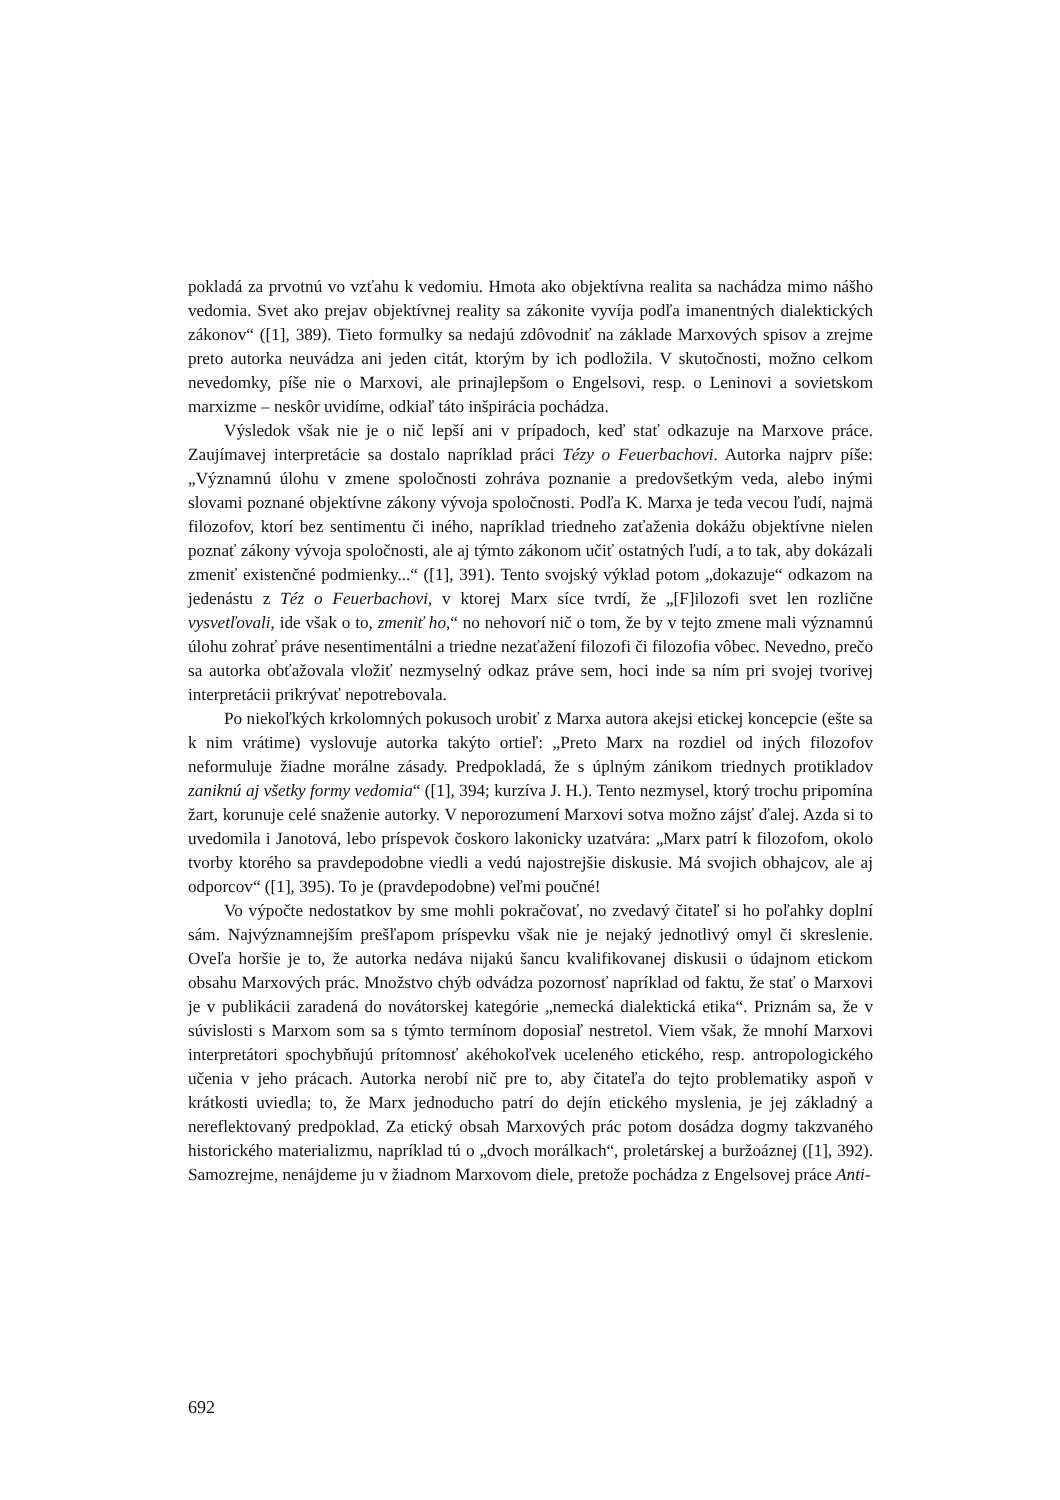pokladá za prvotnú vo vzťahu k vedomiu. Hmota ako objektívna realita sa nachádza mimo nášho vedomia. Svet ako prejav objektívnej reality sa zákonite vyvíja podľa imanentných dialektických zákonov“ ([1], 389). Tieto formulky sa nedajú zdôvodniť na základe Marxových spisov a zrejme preto autorka neuvádza ani jeden citát, ktorým by ich podložila. V skutočnosti, možno celkom nevedomky, píše nie o Marxovi, ale prinajlepšom o Engelsovi, resp. o Leninovi a sovietskom marxizme – neskôr uvidíme, odkiaľ táto inšpirácia pochádza.
Výsledok však nie je o nič lepší ani v prípadoch, keď stať odkazuje na Marxove práce. Zaujímavej interpretácie sa dostalo napríklad práci Tézy o Feuerbachovi. Autorka najprv píše: „Významnú úlohu v zmene spoločnosti zohráva poznanie a predovšetkým veda, alebo inými slovami poznané objektívne zákony vývoja spoločnosti. Podľa K. Marxa je teda vecou ľudí, najmä filozofov, ktorí bez sentimentu či iného, napríklad triedneho zaťaženia dokážu objektívne nielen poznať zákony vývoja spoločnosti, ale aj týmto zákonom učiť ostatných ľudí, a to tak, aby dokázali zmeniť existenčné podmienky...“ ([1], 391). Tento svojský výklad potom „dokazuje“ odkazom na jedenástu z Téz o Feuerbachovi, v ktorej Marx síce tvrdí, že „[F]ilozofi svet len rozlične vysvetľovali, ide však o to, zmeniť ho,“ no nehovorí nič o tom, že by v tejto zmene mali významnú úlohu zohrať práve nesentimentálni a triedne nezaťažení filozofi či filozofia vôbec. Nevedno, prečo sa autorka obťažovala vložiť nezmyselný odkaz práve sem, hoci inde sa ním pri svojej tvorivej interpretácii prikrývať nepotrebovala.
Po niekoľkých krkolomných pokusoch urobiť z Marxa autora akejsi etickej koncepcie (ešte sa k nim vrátime) vyslovuje autorka takýto ortieľ: „Preto Marx na rozdiel od iných filozofov neformuluje žiadne morálne zásady. Predpokladá, že s úplným zánikom triednych protikladov zaniknú aj všetky formy vedomia“ ([1], 394; kurzíva J. H.). Tento nezmysel, ktorý trochu pripomína žart, korunuje celé snaženie autorky. V neporozumení Marxovi sotva možno zájsť ďalej. Azda si to uvedomila i Janotová, lebo príspevok čoskoro lakonicky uzatvára: „Marx patrí k filozofom, okolo tvorby ktorého sa pravdepodobne viedli a vedú najostrejšie diskusie. Má svojich obhajcov, ale aj odporcov“ ([1], 395). To je (pravdepodobne) veľmi poučné!
Vo výpočte nedostatkov by sme mohli pokračovať, no zvedavý čitateľ si ho poľahky doplní sám. Najvýznamnejším prešľapom príspevku však nie je nejaký jednotlivý omyl či skreslenie. Oveľa horšie je to, že autorka nedáva nijakú šancu kvalifikovanej diskusii o údajnom etickom obsahu Marxových prác. Množstvo chýb odvádza pozornosť napríklad od faktu, že stať o Marxovi je v publikácii zaradená do novátorskej kategórie „nemecká dialektická etika“. Priznám sa, že v súvislosti s Marxom som sa s týmto termínom doposiaľ nestretol. Viem však, že mnohí Marxovi interpretátori spochybňujú prítomnosť akéhokoľvek uceleného etického, resp. antropologického učenia v jeho prácach. Autorka nerobí nič pre to, aby čitateľa do tejto problematiky aspoň v krátkosti uviedla; to, že Marx jednoducho patrí do dejín etického myslenia, je jej základný a nereflektovaný predpoklad. Za etický obsah Marxových prác potom dosádza dogmy takzvaného historického materializmu, napríklad tú o „dvoch morálkach“, proletárskej a buržoáznej ([1], 392). Samozrejme, nenájdeme ju v žiadnom Marxovom diele, pretože pochádza z Engelsovej práce Anti-
692